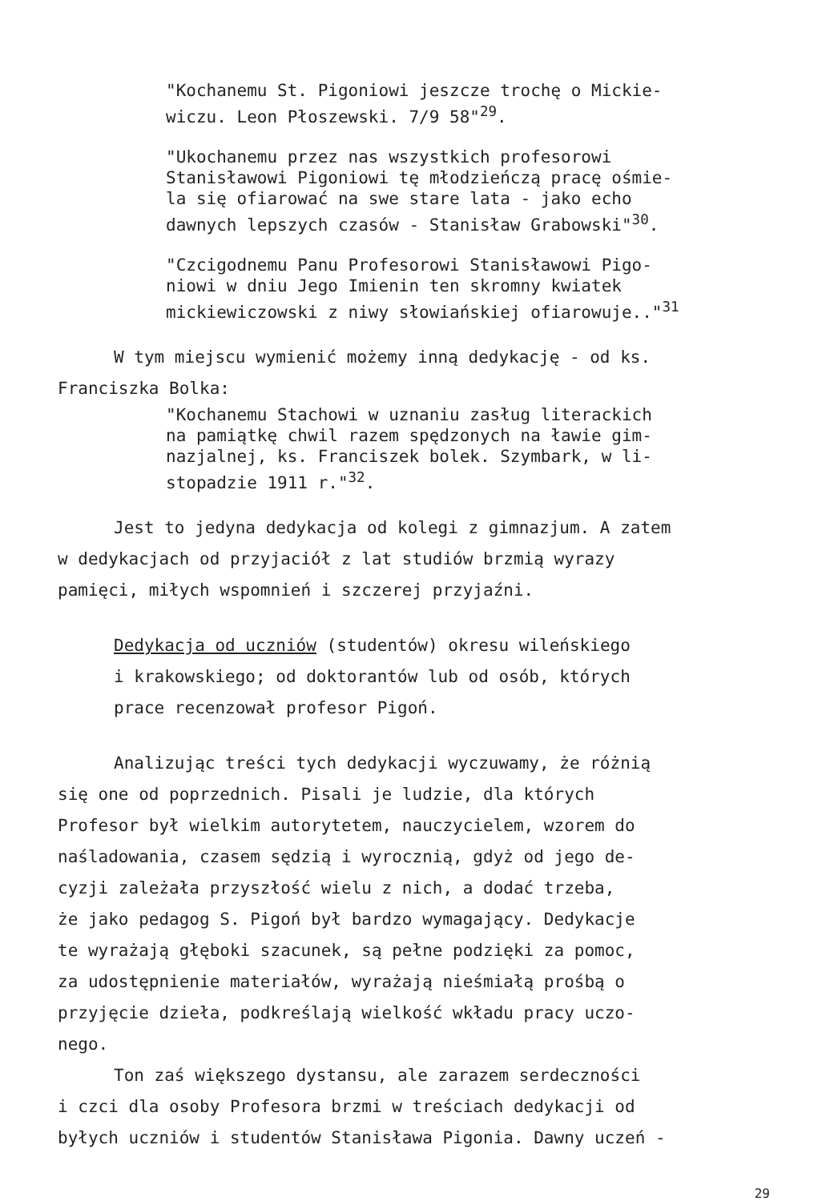"Kochanemu St. Pigoniowi jeszcze trochę o Mickie-
wiczu. Leon Płoszewski. 7/9 58"<sup>29</sup>.
"Ukochanemu przez nas wszystkich profesorowi
Stanisławowi Pigoniowi tę młodzieńczą pracę ośmie-
la się ofiarować na swe stare lata - jako echo
dawnych lepszych czasów - Stanisław Grabowski"<sup>30</sup>.
"Czcigodnemu Panu Profesorowi Stanisławowi Pigo-
niowi w dniu Jego Imienin ten skromny kwiatek
mickiewiczowski z niwy słowiańskiej ofiarowuje.."<sup>31</sup>
W tym miejscu wymienić możemy inną dedykację - od ks.
Franciszka Bolka:
"Kochanemu Stachowi w uznaniu zasług literackich
na pamiątkę chwil razem spędzonych na ławie gim-
nazjalnej, ks. Franciszek bolek. Szymbark, w li-
stopadzie 1911 r."<sup>32</sup>.
Jest to jedyna dedykacja od kolegi z gimnazjum. A zatem
w dedykacjach od przyjaciół z lat studiów brzmią wyrazy
pamięci, miłych wspomnień i szczerej przyjaźni.
Dedykacja od uczniów (studentów) okresu wileńskiego
i krakowskiego; od doktorantów lub od osób, których
prace recenzował profesor Pigoń.
Analizując treści tych dedykacji wyczuwamy, że różnią
się one od poprzednich. Pisali je ludzie, dla których
Profesor był wielkim autorytetem, nauczycielem, wzorem do
naśladowania, czasem sędzią i wyrocznią, gdyż od jego de-
cyzji zależała przyszłość wielu z nich, a dodać trzeba,
że jako pedagog S. Pigoń był bardzo wymagający. Dedykacje
te wyrażają głęboki szacunek, są pełne podzięki za pomoc,
za udostępnienie materiałów, wyrażają nieśmiałą prośbą o
przyjęcie dzieła, podkreślają wielkość wkładu pracy uczo-
nego.
Ton zaś większego dystansu, ale zarazem serdeczności
i czci dla osoby Profesora brzmi w treściach dedykacji od
byłych uczniów i studentów Stanisława Pigonia. Dawny uczeń -
29